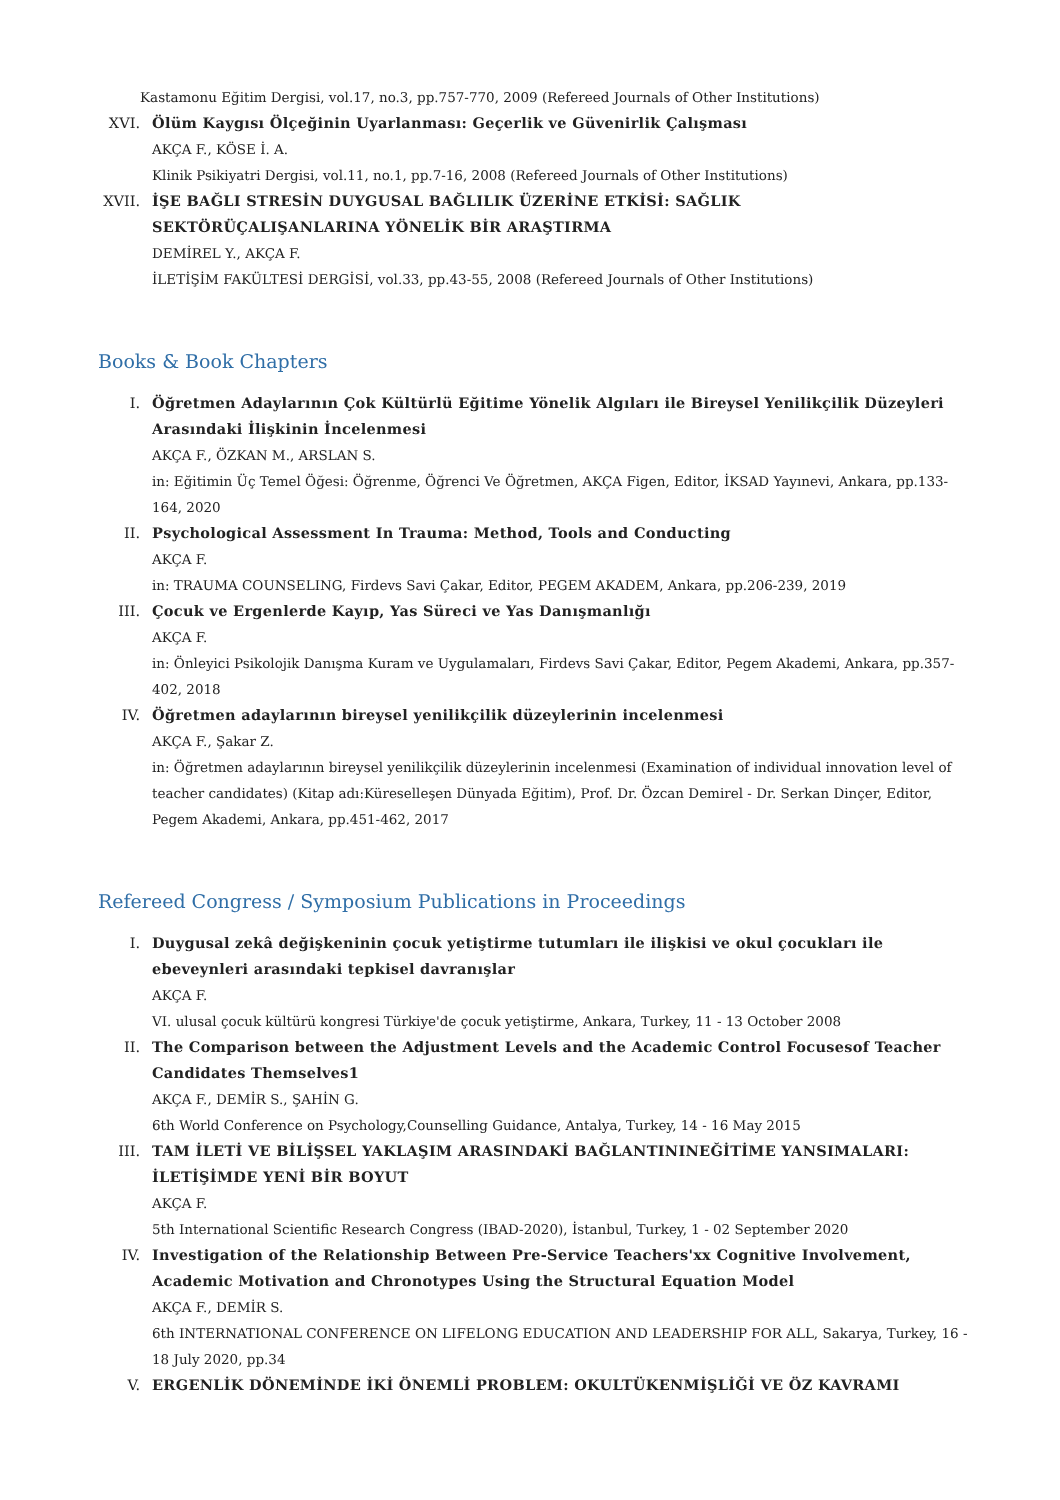Kastamonu Eğitim Dergisi, vol.17, no.3, pp.757-770, 2009 (Refereed Journals of Other Institutions)
XVI. Ölüm Kaygısı Ölçeğinin Uyarlanması: Geçerlik ve Güvenirlik Çalışması
AKÇA F., KÖSE İ. A.
Klinik Psikiyatri Dergisi, vol.11, no.1, pp.7-16, 2008 (Refereed Journals of Other Institutions)
XVII.
İŞE BAĞLI STRESİN DUYGUSAL BAĞLILIK ÜZERİNE ETKİSİ: SAĞLIK SEKTÖRÜÇALIŞANLARINA YÖNELİK BİR ARAŞTIRMA
DEMİREL Y., AKÇA F.
İLETİŞİM FAKÜLTESİ DERGİSİ, vol.33, pp.43-55, 2008 (Refereed Journals of Other Institutions)
Books & Book Chapters
I. Öğretmen Adaylarının Çok Kültürlü Eğitime Yönelik Algıları ile Bireysel Yenilikçilik Düzeyleri Arasındaki İlişkinin İncelenmesi
AKÇA F., ÖZKAN M., ARSLAN S.
in: Eğitimin Üç Temel Öğesi: Öğrenme, Öğrenci Ve Öğretmen, AKÇA Figen, Editor, İKSAD Yayınevi, Ankara, pp.133-164, 2020
II. Psychological Assessment In Trauma: Method, Tools and Conducting
AKÇA F.
in: TRAUMA COUNSELING, Firdevs Savi Çakar, Editor, PEGEM AKADEM, Ankara, pp.206-239, 2019
III. Çocuk ve Ergenlerde Kayıp, Yas Süreci ve Yas Danışmanlığı
AKÇA F.
in: Önleyici Psikolojik Danışma Kuram ve Uygulamaları, Firdevs Savi Çakar, Editor, Pegem Akademi, Ankara, pp.357-402, 2018
IV. Öğretmen adaylarının bireysel yenilikçilik düzeylerinin incelenmesi
AKÇA F., Şakar Z.
in: Öğretmen adaylarının bireysel yenilikçilik düzeylerinin incelenmesi (Examination of individual innovation level of teacher candidates) (Kitap adı:Küreselleşen Dünyada Eğitim), Prof. Dr. Özcan Demirel - Dr. Serkan Dinçer, Editor, Pegem Akademi, Ankara, pp.451-462, 2017
Refereed Congress / Symposium Publications in Proceedings
I. Duygusal zekâ değişkeninin çocuk yetiştirme tutumları ile ilişkisi ve okul çocukları ile ebeveynleri arasındaki tepkisel davranışlar
AKÇA F.
VI. ulusal çocuk kültürü kongresi Türkiye'de çocuk yetiştirme, Ankara, Turkey, 11 - 13 October 2008
II. The Comparison between the Adjustment Levels and the Academic Control Focusesof Teacher Candidates Themselves1
AKÇA F., DEMİR S., ŞAHİN G.
6th World Conference on Psychology,Counselling Guidance, Antalya, Turkey, 14 - 16 May 2015
III. TAM İLETİ VE BİLİŞSEL YAKLAŞIM ARASINDAKİ BAĞLANTININEĞİTİME YANSIMALARI: İLETİŞİMDE YENİ BİR BOYUT
AKÇA F.
5th International Scientific Research Congress (IBAD-2020), İstanbul, Turkey, 1 - 02 September 2020
IV. Investigation of the Relationship Between Pre-Service Teachers'xx Cognitive Involvement, Academic Motivation and Chronotypes Using the Structural Equation Model
AKÇA F., DEMİR S.
6th INTERNATIONAL CONFERENCE ON LIFELONG EDUCATION AND LEADERSHIP FOR ALL, Sakarya, Turkey, 16 - 18 July 2020, pp.34
V. ERGENLİK DÖNEMİNDE İKİ ÖNEMLİ PROBLEM: OKULTÜKENMİŞLİĞİ VE ÖZ KAVRAMI